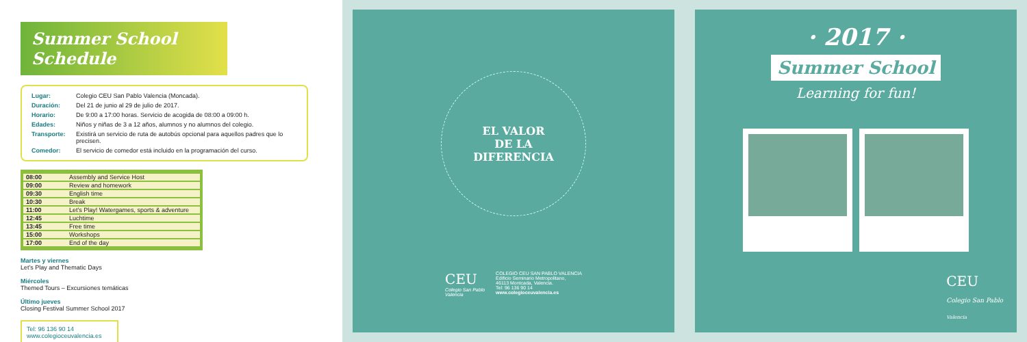Summer School Schedule
| Lugar: | Colegio CEU San Pablo Valencia (Moncada). |
| Duración: | Del 21 de junio al 29 de julio de 2017. |
| Horario: | De 9:00 a 17:00 horas. Servicio de acogida de 08:00 a 09:00 h. |
| Edades: | Niños y niñas de 3 a 12 años, alumnos y no alumnos del colegio. |
| Transporte: | Existirá un servicio de ruta de autobús opcional para aquellos padres que lo precisen. |
| Comedor: | El servicio de comedor está incluido en la programación del curso. |
| 08:00 | Assembly and Service Host |
| 09:00 | Review and homework |
| 09:30 | English time |
| 10:30 | Break |
| 11:00 | Let’s Play! Watergames, sports & adventure |
| 12:45 | Luchtime |
| 13:45 | Free time |
| 15:00 | Workshops |
| 17:00 | End of the day |
Martes y viernes
Let’s Play and Thematic Days
Miércoles
Themed Tours – Excursiones temáticas
Último jueves
Closing Festival Summer School 2017
Tel: 96 136 90 14
www.colegioceuvalencia.es
EL VALOR
DE LA
DIFERENCIA
CEU
Colegio San Pablo
Valencia
COLEGIO CEU SAN PABLO VALENCIA
Edificio Seminario Metropolitano,
46113 Montcada, Valencia.
Tel: 96 136 90 14
www.colegioceuvalencia.es
· 2017 ·
Summer School
Learning for fun!
CEU
Colegio San Pablo
Valencia